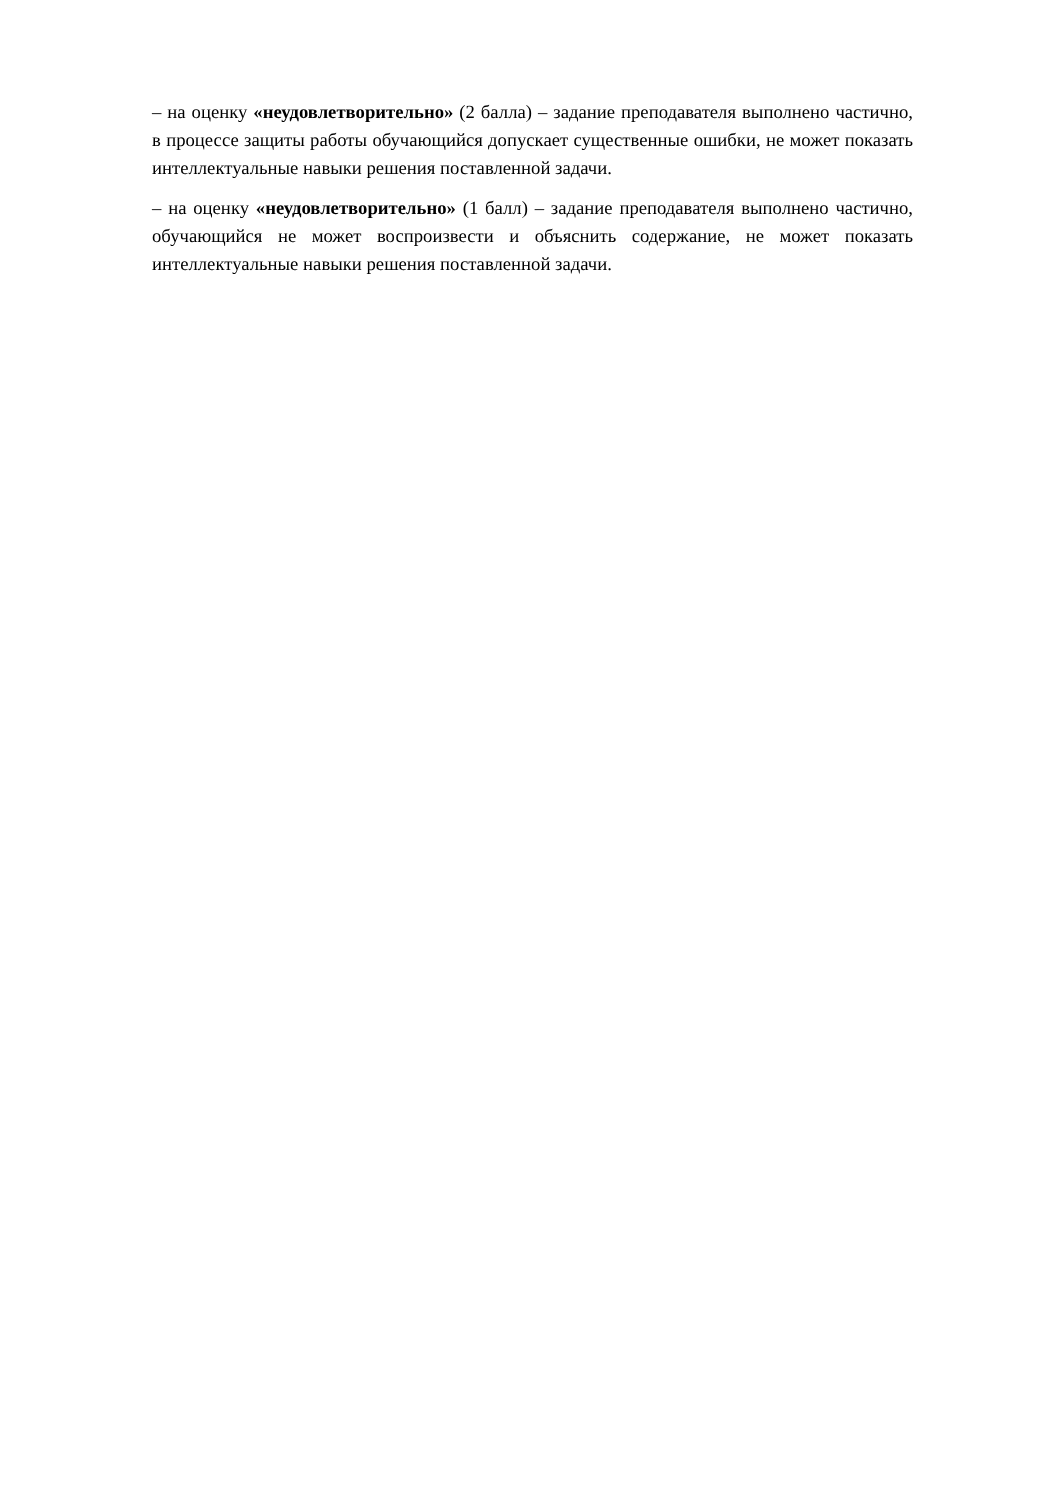– на оценку «неудовлетворительно» (2 балла) – задание преподавателя выполнено частично, в процессе защиты работы обучающийся допускает существенные ошибки, не может показать интеллектуальные навыки решения поставленной задачи.
– на оценку «неудовлетворительно» (1 балл) – задание преподавателя выполнено частично, обучающийся не может воспроизвести и объяснить содержание, не может показать интеллектуальные навыки решения поставленной задачи.